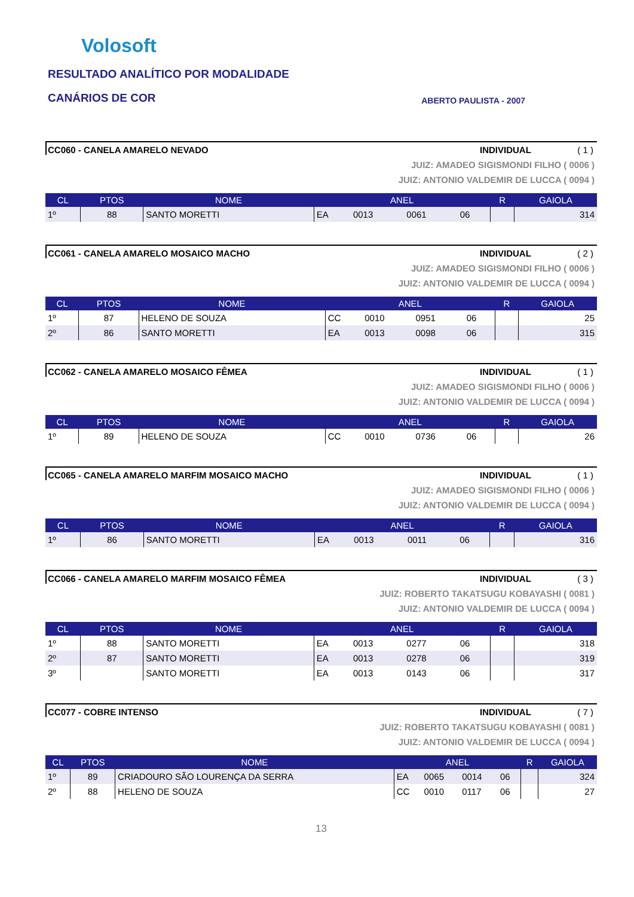Volosoft
RESULTADO ANALÍTICO POR MODALIDADE
CANÁRIOS DE COR
ABERTO PAULISTA - 2007
CC060 - CANELA AMARELO NEVADO INDIVIDUAL ( 1 )
JUIZ: AMADEO SIGISMONDI FILHO ( 0006 )
JUIZ: ANTONIO VALDEMIR DE LUCCA ( 0094 )
| CL | PTOS | NOME | ANEL | | | | R | GAIOLA |
| --- | --- | --- | --- | --- | --- | --- | --- | --- |
| 1º | 88 | SANTO MORETTI | EA | 0013 | 0061 | 06 | | 314 |
CC061 - CANELA AMARELO MOSAICO MACHO INDIVIDUAL ( 2 )
JUIZ: AMADEO SIGISMONDI FILHO ( 0006 )
JUIZ: ANTONIO VALDEMIR DE LUCCA ( 0094 )
| CL | PTOS | NOME | ANEL | | | | R | GAIOLA |
| --- | --- | --- | --- | --- | --- | --- | --- | --- |
| 1º | 87 | HELENO DE SOUZA | CC | 0010 | 0951 | 06 | | 25 |
| 2º | 86 | SANTO MORETTI | EA | 0013 | 0098 | 06 | | 315 |
CC062 - CANELA AMARELO MOSAICO FÊMEA INDIVIDUAL ( 1 )
JUIZ: AMADEO SIGISMONDI FILHO ( 0006 )
JUIZ: ANTONIO VALDEMIR DE LUCCA ( 0094 )
| CL | PTOS | NOME | ANEL | | | | R | GAIOLA |
| --- | --- | --- | --- | --- | --- | --- | --- | --- |
| 1º | 89 | HELENO DE SOUZA | CC | 0010 | 0736 | 06 | | 26 |
CC065 - CANELA AMARELO MARFIM MOSAICO MACHO INDIVIDUAL ( 1 )
JUIZ: AMADEO SIGISMONDI FILHO ( 0006 )
JUIZ: ANTONIO VALDEMIR DE LUCCA ( 0094 )
| CL | PTOS | NOME | ANEL | | | | R | GAIOLA |
| --- | --- | --- | --- | --- | --- | --- | --- | --- |
| 1º | 86 | SANTO MORETTI | EA | 0013 | 0011 | 06 | | 316 |
CC066 - CANELA AMARELO MARFIM MOSAICO FÊMEA INDIVIDUAL ( 3 )
JUIZ: ROBERTO TAKATSUGU KOBAYASHI ( 0081 )
JUIZ: ANTONIO VALDEMIR DE LUCCA ( 0094 )
| CL | PTOS | NOME | ANEL | | | | R | GAIOLA |
| --- | --- | --- | --- | --- | --- | --- | --- | --- |
| 1º | 88 | SANTO MORETTI | EA | 0013 | 0277 | 06 | | 318 |
| 2º | 87 | SANTO MORETTI | EA | 0013 | 0278 | 06 | | 319 |
| 3º | | SANTO MORETTI | EA | 0013 | 0143 | 06 | | 317 |
CC077 - COBRE INTENSO INDIVIDUAL ( 7 )
JUIZ: ROBERTO TAKATSUGU KOBAYASHI ( 0081 )
JUIZ: ANTONIO VALDEMIR DE LUCCA ( 0094 )
| CL | PTOS | NOME | ANEL | | | | R | GAIOLA |
| --- | --- | --- | --- | --- | --- | --- | --- | --- |
| 1º | 89 | CRIADOURO SÃO LOURENÇA DA SERRA | EA | 0065 | 0014 | 06 | | 324 |
| 2º | 88 | HELENO DE SOUZA | CC | 0010 | 0117 | 06 | | 27 |
13